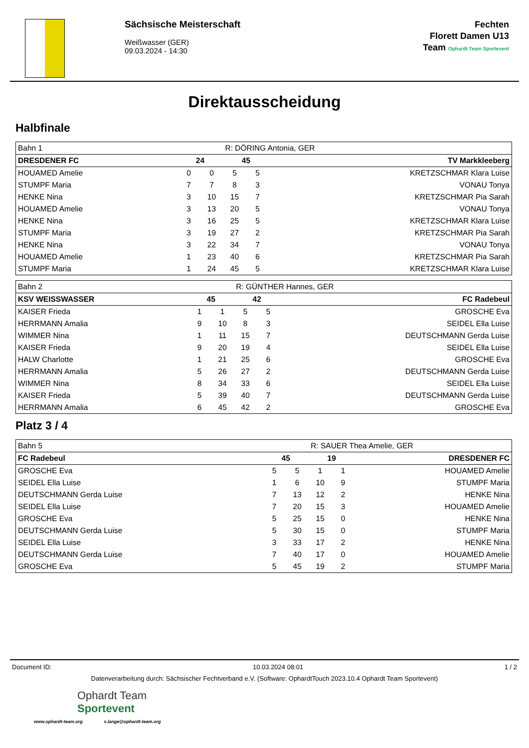Sächsische Meisterschaft
Weißwasser (GER)
09.03.2024 - 14:30
Fechten
Florett Damen U13
Team Ophardt Team Sportevent
Direktausscheidung
Halbfinale
| Bahn 1 | | | R: DÖRING Antonia, GER | | |
| DRESDENER FC | 24 | | 45 | | TV Markkleeberg |
| HOUAMED Amelie | 0 | 0 | 5 | 5 | KRETZSCHMAR Klara Luise |
| STUMPF Maria | 7 | 7 | 8 | 3 | VONAU Tonya |
| HENKE Nina | 3 | 10 | 15 | 7 | KRETZSCHMAR Pia Sarah |
| HOUAMED Amelie | 3 | 13 | 20 | 5 | VONAU Tonya |
| HENKE Nina | 3 | 16 | 25 | 5 | KRETZSCHMAR Klara Luise |
| STUMPF Maria | 3 | 19 | 27 | 2 | KRETZSCHMAR Pia Sarah |
| HENKE Nina | 3 | 22 | 34 | 7 | VONAU Tonya |
| HOUAMED Amelie | 1 | 23 | 40 | 6 | KRETZSCHMAR Pia Sarah |
| STUMPF Maria | 1 | 24 | 45 | 5 | KRETZSCHMAR Klara Luise |
| Bahn 2 | | | R: GÜNTHER Hannes, GER | | |
| KSV WEISSWASSER | 45 | | 42 | | FC Radebeul |
| KAISER Frieda | 1 | 1 | 5 | 5 | GROSCHE Eva |
| HERRMANN Amalia | 9 | 10 | 8 | 3 | SEIDEL Ella Luise |
| WIMMER Nina | 1 | 11 | 15 | 7 | DEUTSCHMANN Gerda Luise |
| KAISER Frieda | 9 | 20 | 19 | 4 | SEIDEL Ella Luise |
| HALW Charlotte | 1 | 21 | 25 | 6 | GROSCHE Eva |
| HERRMANN Amalia | 5 | 26 | 27 | 2 | DEUTSCHMANN Gerda Luise |
| WIMMER Nina | 8 | 34 | 33 | 6 | SEIDEL Ella Luise |
| KAISER Frieda | 5 | 39 | 40 | 7 | DEUTSCHMANN Gerda Luise |
| HERRMANN Amalia | 6 | 45 | 42 | 2 | GROSCHE Eva |
Platz 3 / 4
| Bahn 5 | | | R: SAUER Thea Amelie, GER | | |
| FC Radebeul | 45 | | 19 | | DRESDENER FC |
| GROSCHE Eva | 5 | 5 | 1 | 1 | HOUAMED Amelie |
| SEIDEL Ella Luise | 1 | 6 | 10 | 9 | STUMPF Maria |
| DEUTSCHMANN Gerda Luise | 7 | 13 | 12 | 2 | HENKE Nina |
| SEIDEL Ella Luise | 7 | 20 | 15 | 3 | HOUAMED Amelie |
| GROSCHE Eva | 5 | 25 | 15 | 0 | HENKE Nina |
| DEUTSCHMANN Gerda Luise | 5 | 30 | 15 | 0 | STUMPF Maria |
| SEIDEL Ella Luise | 3 | 33 | 17 | 2 | HENKE Nina |
| DEUTSCHMANN Gerda Luise | 7 | 40 | 17 | 0 | HOUAMED Amelie |
| GROSCHE Eva | 5 | 45 | 19 | 2 | STUMPF Maria |
Document ID: 10.03.2024 08:01 1 / 2
Datenverarbeitung durch: Sächsischer Fechtverband e.V. (Software: OphardtTouch 2023.10.4 Ophardt Team Sportevent)
Ophardt Team
Sportevent
www.ophardt-team.org s.lange@ophardt-team.org